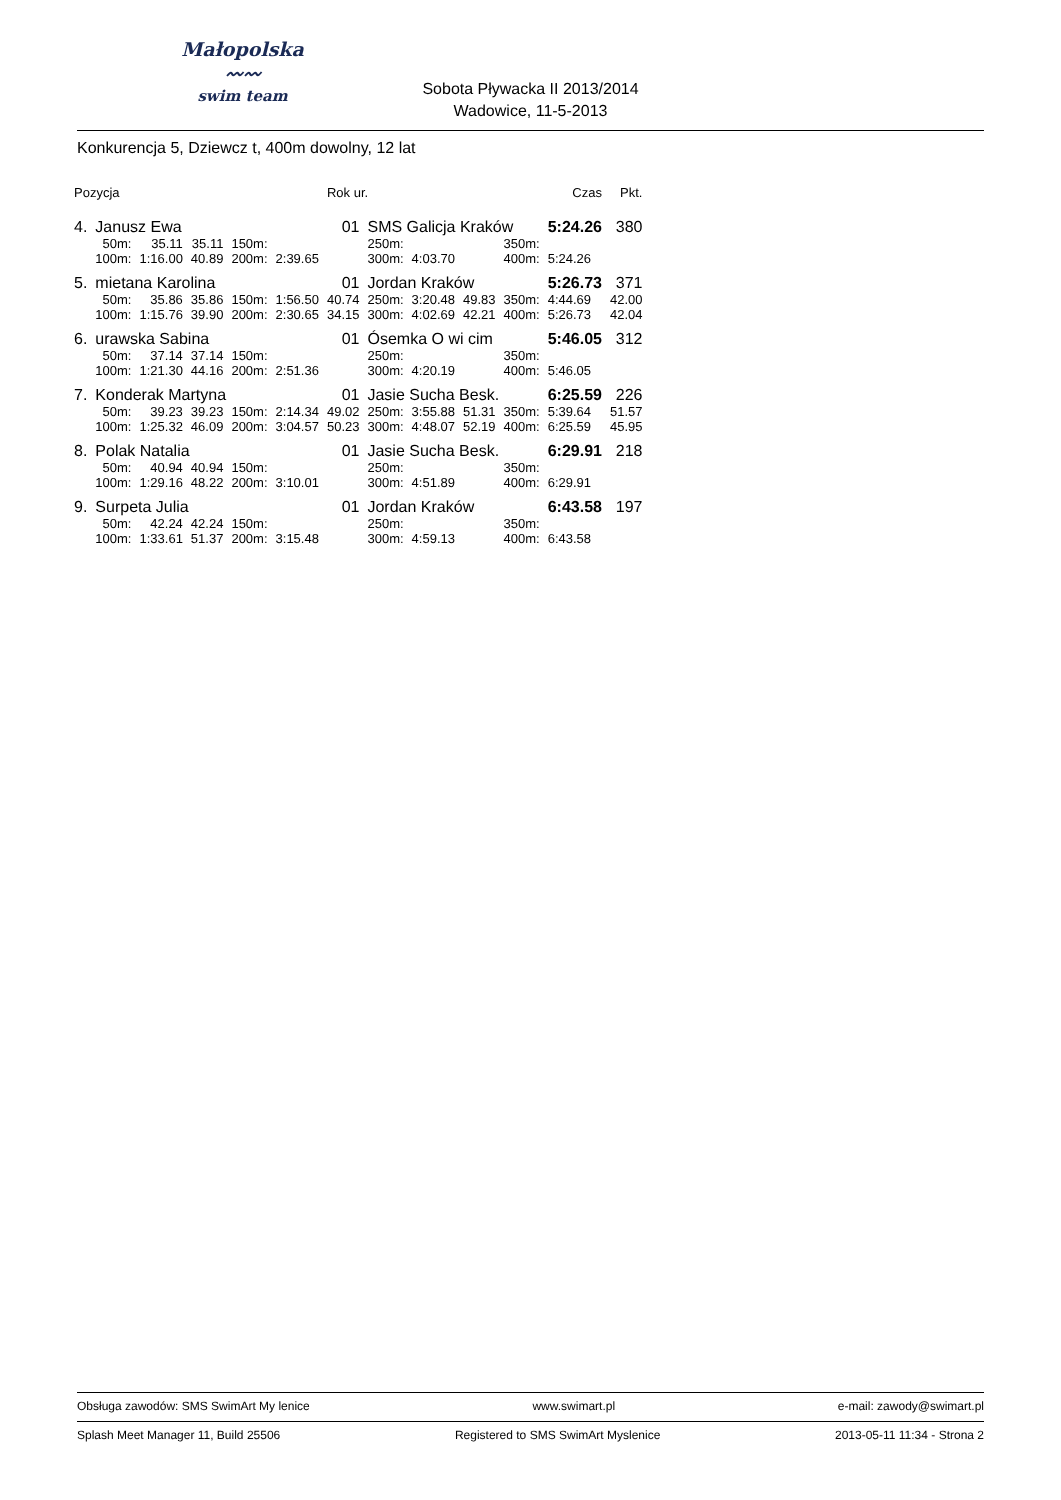Małopolska
〰〰
swim team
Sobota Pływacka II 2013/2014
Wadowice, 11-5-2013
Konkurencja 5, Dziewcz t, 400m dowolny, 12 lat
| Pozycja | | | | | | Rok ur. | | | | | Czas | Pkt. |
| --- | --- | --- | --- | --- | --- | --- | --- | --- | --- | --- | --- | --- |
| 4. | Janusz Ewa | | | | | 01 | SMS Galicja Kraków | | | | 5:24.26 | 380 |
| | 50m: | 35.11 | 35.11 | 150m: | | | 250m: | | | 350m: | | |
| | 100m: | 1:16.00 | 40.89 | 200m: | 2:39.65 | | 300m: | 4:03.70 | | 400m: | 5:24.26 | |
| 5. | mietana Karolina | | | | | 01 | Jordan Kraków | | | | 5:26.73 | 371 |
| | 50m: | 35.86 | 35.86 | 150m: | 1:56.50 | 40.74 | 250m: | 3:20.48 | 49.83 | 350m: | 4:44.69 | 42.00 |
| | 100m: | 1:15.76 | 39.90 | 200m: | 2:30.65 | 34.15 | 300m: | 4:02.69 | 42.21 | 400m: | 5:26.73 | 42.04 |
| 6. | urawska Sabina | | | | | 01 | Ósemka O wi cim | | | | 5:46.05 | 312 |
| | 50m: | 37.14 | 37.14 | 150m: | | | 250m: | | | 350m: | | |
| | 100m: | 1:21.30 | 44.16 | 200m: | 2:51.36 | | 300m: | 4:20.19 | | 400m: | 5:46.05 | |
| 7. | Konderak Martyna | | | | | 01 | Jasie Sucha Besk. | | | | 6:25.59 | 226 |
| | 50m: | 39.23 | 39.23 | 150m: | 2:14.34 | 49.02 | 250m: | 3:55.88 | 51.31 | 350m: | 5:39.64 | 51.57 |
| | 100m: | 1:25.32 | 46.09 | 200m: | 3:04.57 | 50.23 | 300m: | 4:48.07 | 52.19 | 400m: | 6:25.59 | 45.95 |
| 8. | Polak Natalia | | | | | 01 | Jasie Sucha Besk. | | | | 6:29.91 | 218 |
| | 50m: | 40.94 | 40.94 | 150m: | | | 250m: | | | 350m: | | |
| | 100m: | 1:29.16 | 48.22 | 200m: | 3:10.01 | | 300m: | 4:51.89 | | 400m: | 6:29.91 | |
| 9. | Surpeta Julia | | | | | 01 | Jordan Kraków | | | | 6:43.58 | 197 |
| | 50m: | 42.24 | 42.24 | 150m: | | | 250m: | | | 350m: | | |
| | 100m: | 1:33.61 | 51.37 | 200m: | 3:15.48 | | 300m: | 4:59.13 | | 400m: | 6:43.58 | |
Obsługa zawodów: SMS SwimArt My lenice www.swimart.pl e-mail: zawody@swimart.pl
Splash Meet Manager 11, Build 25506 Registered to SMS SwimArt Myslenice 2013-05-11 11:34 - Strona 2